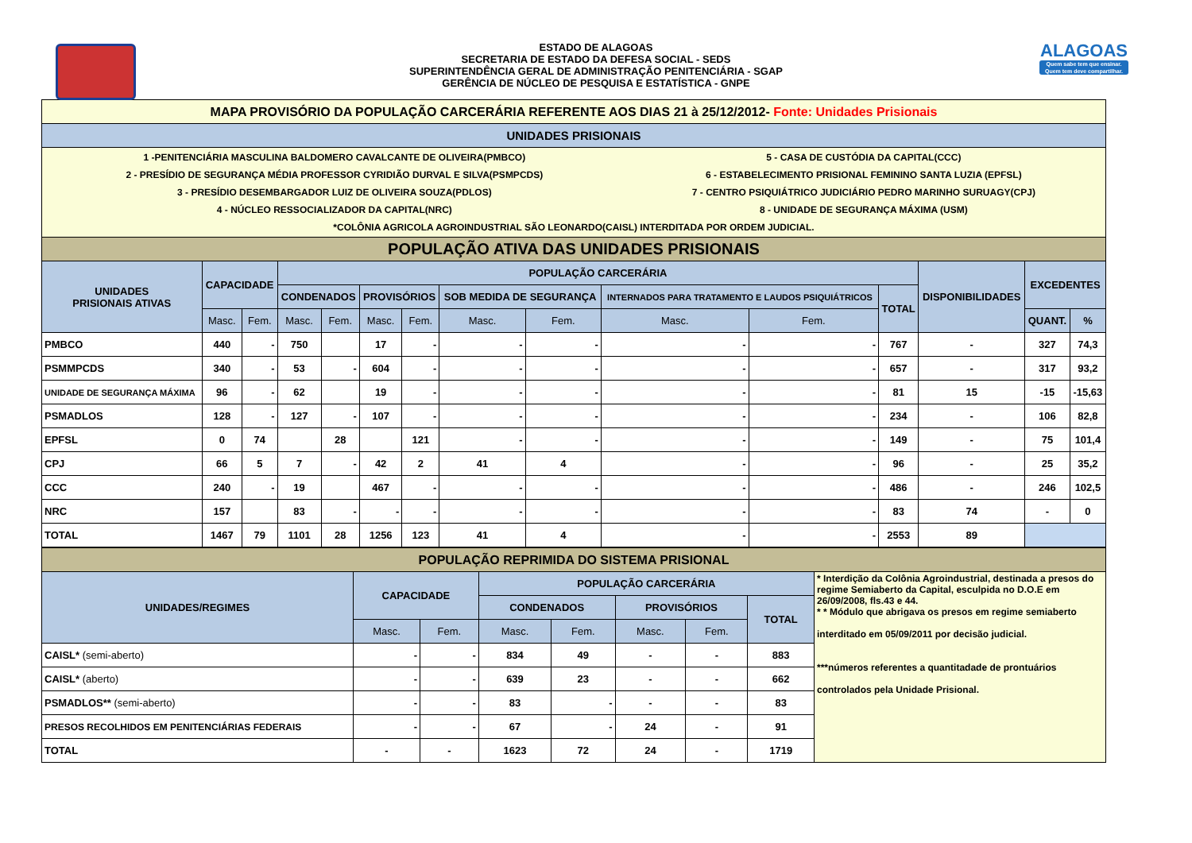ESTADO DE ALAGOAS
SECRETARIA DE ESTADO DA DEFESA SOCIAL - SEDS
SUPERINTENDÊNCIA GERAL DE ADMINISTRAÇÃO PENITENCIÁRIA - SGAP
GERÊNCIA DE NÚCLEO DE PESQUISA E ESTATÍSTICA - GNPE
ALAGOAS
Quem sabe tem que ensinar. Quem tem deve compartilhar.
| MAPA PROVISÓRIO DA POPULAÇÃO CARCERÁRIA REFERENTE AOS DIAS 21 à 25/12/2012- Fonte: Unidades Prisionais | | | | | | | | | | | | | | | |
| UNIDADES PRISIONAIS | | | | | | | | | | | | | | | |
| / 1 -PENITENCIÁRIA MASCULINA BALDOMERO CAVALCANTE DE OLIVEIRA(PMBCO) / 5 - CASA DE CUSTÓDIA DA CAPITAL(CCC) / / 2 - PRESÍDIO DE SEGURANÇA MÉDIA PROFESSOR CYRIDIÃO DURVAL E SILVA(PSMPCDS) / 6 - ESTABELECIMENTO PRISIONAL FEMININO SANTA LUZIA (EPFSL) / / 3 - PRESÍDIO DESEMBARGADOR LUIZ DE OLIVEIRA SOUZA(PDLOS) / 7 - CENTRO PSIQUIÁTRICO JUDICIÁRIO PEDRO MARINHO SURUAGY(CPJ) / / 4 - NÚCLEO RESSOCIALIZADOR DA CAPITAL(NRC) / 8 - UNIDADE DE SEGURANÇA MÁXIMA (USM) / / *COLÔNIA AGRICOLA AGROINDUSTRIAL SÃO LEONARDO(CAISL) INTERDITADA POR ORDEM JUDICIAL. / / | | | | | | | | | | | | | | | |
| POPULAÇÃO ATIVA DAS UNIDADES PRISIONAIS | | | | | | | | | | | | | | | |
| UNIDADES PRISIONAIS ATIVAS | CAPACIDADE | | POPULAÇÃO CARCERÁRIA | | | | | | | | | DISPONIBILIDADES | EXCEDENTES | | |
| | | | CONDENADOS | | PROVISÓRIOS | | SOB MEDIDA DE SEGURANÇA | | INTERNADOS PARA TRATAMENTO E LAUDOS PSIQUIÁTRICOS | | TOTAL | | | | |
| | Masc. | Fem. | Masc. | Fem. | Masc. | Fem. | Masc. | Fem. | Masc. | Fem. | | | QUANT. | % | |
| PMBCO | 440 | - | 750 | | 17 | - | - | - | - | - | 767 | - | 327 | 74,3 | |
| PSMMPCDS | 340 | - | 53 | - | 604 | - | - | - | - | - | 657 | - | 317 | 93,2 | |
| UNIDADE DE SEGURANÇA MÁXIMA | 96 | - | 62 | | 19 | - | - | - | - | - | 81 | 15 | -15 | -15,63 | |
| PSMADLOS | 128 | - | 127 | - | 107 | - | - | - | - | - | 234 | - | 106 | 82,8 | |
| EPFSL | 0 | 74 | | 28 | | 121 | - | - | - | - | 149 | - | 75 | 101,4 | |
| CPJ | 66 | 5 | 7 | - | 42 | 2 | 41 | 4 | - | - | 96 | - | 25 | 35,2 | |
| CCC | 240 | - | 19 | | 467 | - | - | - | - | - | 486 | - | 246 | 102,5 | |
| NRC | 157 | | 83 | - | - | - | - | - | - | - | 83 | 74 | - | 0 | |
| TOTAL | 1467 | 79 | 1101 | 28 | 1256 | 123 | 41 | 4 | - | - | 2553 | 89 | | | |
| POPULAÇÃO REPRIMIDA DO SISTEMA PRISIONAL | | | | | | | | |
| UNIDADES/REGIMES | CAPACIDADE | | POPULAÇÃO CARCERÁRIA | | | | | * Interdição da Colônia Agroindustrial, destinada a presos do regime Semiaberto da Capital, esculpida no D.O.E em 26/09/2008, fls.43 e 44. * * Módulo que abrigava os presos em regime semiaberto interditado em 05/09/2011 por decisão judicial. ***números referentes a quantitadade de prontuários controlados pela Unidade Prisional. |
| | | | CONDENADOS | | PROVISÓRIOS | | TOTAL | |
| | Masc. | Fem. | Masc. | Fem. | Masc. | Fem. | | |
| CAISL* (semi-aberto) | - | - | 834 | 49 | - | - | 883 | |
| CAISL* (aberto) | - | - | 639 | 23 | - | - | 662 | |
| PSMADLOS** (semi-aberto) | - | - | 83 | - | - | - | 83 | |
| PRESOS RECOLHIDOS EM PENITENCIÁRIAS FEDERAIS | - | - | 67 | - | 24 | - | 91 | |
| TOTAL | - | - | 1623 | 72 | 24 | - | 1719 | |